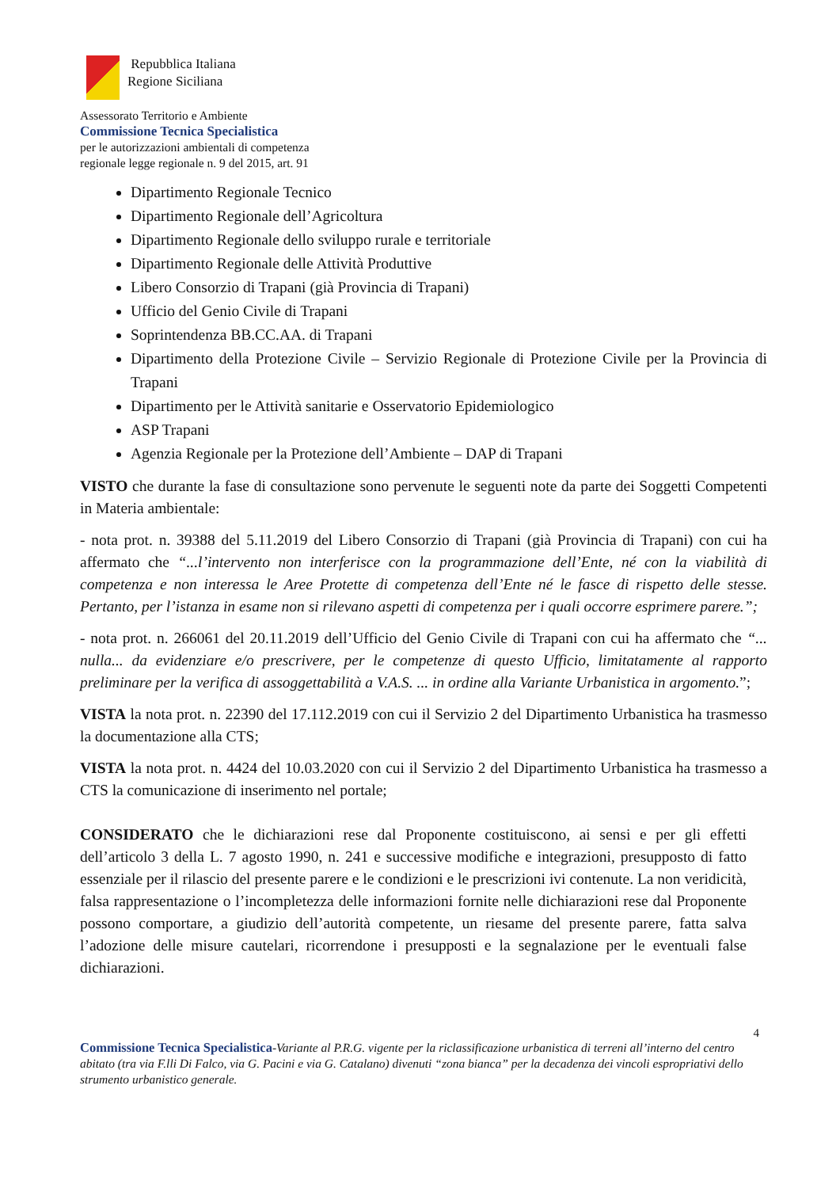Repubblica Italiana
Regione Siciliana
Assessorato Territorio e Ambiente
Commissione Tecnica Specialistica
per le autorizzazioni ambientali di competenza
regionale legge regionale n. 9 del 2015, art. 91
Dipartimento Regionale Tecnico
Dipartimento Regionale dell’Agricoltura
Dipartimento Regionale dello sviluppo rurale e territoriale
Dipartimento Regionale delle Attività Produttive
Libero Consorzio di Trapani (già Provincia di Trapani)
Ufficio del Genio Civile di Trapani
Soprintendenza BB.CC.AA. di Trapani
Dipartimento della Protezione Civile – Servizio Regionale di Protezione Civile per la Provincia di Trapani
Dipartimento per le Attività sanitarie e Osservatorio Epidemiologico
ASP Trapani
Agenzia Regionale per la Protezione dell’Ambiente – DAP di Trapani
VISTO che durante la fase di consultazione sono pervenute le seguenti note da parte dei Soggetti Competenti in Materia ambientale:
- nota prot. n. 39388 del 5.11.2019 del Libero Consorzio di Trapani (già Provincia di Trapani) con cui ha affermato che “...l’intervento non interferisce con la programmazione dell’Ente, né con la viabilità di competenza e non interessa le Aree Protette di competenza dell’Ente né le fasce di rispetto delle stesse. Pertanto, per l’istanza in esame non si rilevano aspetti di competenza per i quali occorre esprimere parere.”;
- nota prot. n. 266061 del 20.11.2019 dell’Ufficio del Genio Civile di Trapani con cui ha affermato che “... nulla... da evidenziare e/o prescrivere, per le competenze di questo Ufficio, limitatamente al rapporto preliminare per la verifica di assoggettabilità a V.A.S. ... in ordine alla Variante Urbanistica in argomento.”;
VISTA la nota prot. n. 22390 del 17.112.2019 con cui il Servizio 2 del Dipartimento Urbanistica ha trasmesso la documentazione alla CTS;
VISTA la nota prot. n. 4424 del 10.03.2020 con cui il Servizio 2 del Dipartimento Urbanistica ha trasmesso a CTS la comunicazione di inserimento nel portale;
CONSIDERATO che le dichiarazioni rese dal Proponente costituiscono, ai sensi e per gli effetti dell’articolo 3 della L. 7 agosto 1990, n. 241 e successive modifiche e integrazioni, presupposto di fatto essenziale per il rilascio del presente parere e le condizioni e le prescrizioni ivi contenute. La non veridicità, falsa rappresentazione o l’incompletezza delle informazioni fornite nelle dichiarazioni rese dal Proponente possono comportare, a giudizio dell’autorità competente, un riesame del presente parere, fatta salva l’adozione delle misure cautelari, ricorrendone i presupposti e la segnalazione per le eventuali false dichiarazioni.
4
Commissione Tecnica Specialistica-Variante al P.R.G. vigente per la riclassificazione urbanistica di terreni all’interno del centro abitato (tra via F.lli Di Falco, via G. Pacini e via G. Catalano) divenuti “zona bianca” per la decadenza dei vincoli espropriativi dello strumento urbanistico generale.